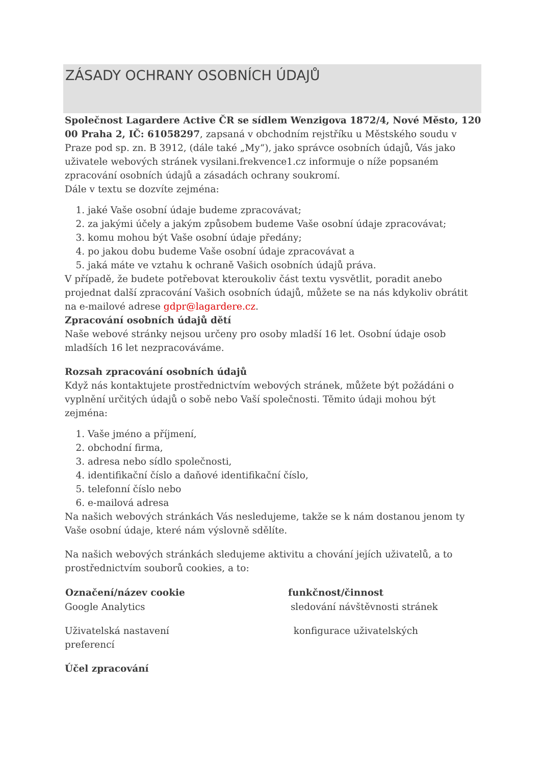ZÁSADY OCHRANY OSOBNÍCH ÚDAJŮ
Společnost Lagardere Active ČR se sídlem Wenzigova 1872/4, Nové Město, 120 00 Praha 2, IČ: 61058297, zapsaná v obchodním rejstříku u Městského soudu v Praze pod sp. zn. B 3912, (dále také „My“), jako správce osobních údajů, Vás jako uživatele webových stránek vysilani.frekvence1.cz informuje o níže popsaném zpracování osobních údajů a zásadách ochrany soukromí.
Dále v textu se dozvíte zejména:
1. jaké Vaše osobní údaje budeme zpracovávat;
2. za jakými účely a jakým způsobem budeme Vaše osobní údaje zpracovávat;
3. komu mohou být Vaše osobní údaje předány;
4. po jakou dobu budeme Vaše osobní údaje zpracovávat a
5. jaká máte ve vztahu k ochraně Vašich osobních údajů práva.
V případě, že budete potřebovat kteroukoliv část textu vysvětlit, poradit anebo projednat další zpracování Vašich osobních údajů, můžete se na nás kdykoliv obrátit na e-mailové adrese gdpr@lagardere.cz.
Zpracování osobních údajů dětí
Naše webové stránky nejsou určeny pro osoby mladší 16 let. Osobní údaje osob mladších 16 let nezpracováváme.
Rozsah zpracování osobních údajů
Když nás kontaktujete prostřednictvím webových stránek, můžete být požádáni o vyplnění určitých údajů o sobě nebo Vaší společnosti. Těmito údaji mohou být zejména:
1. Vaše jméno a příjmení,
2. obchodní firma,
3. adresa nebo sídlo společnosti,
4. identifikační číslo a daňové identifikační číslo,
5. telefonní číslo nebo
6. e-mailová adresa
Na našich webových stránkách Vás nesledujeme, takže se k nám dostanou jenom ty Vaše osobní údaje, které nám výslovně sdělíte.
Na našich webových stránkách sledujeme aktivitu a chování jejích uživatelů, a to prostřednictvím souborů cookies, a to:
| Označení/název cookie | funkčnost/činnost |
| --- | --- |
| Google Analytics | sledování návštěvnosti stránek |
| Uživatelská nastavení preferencí | konfigurace uživatelských |
Účel zpracování